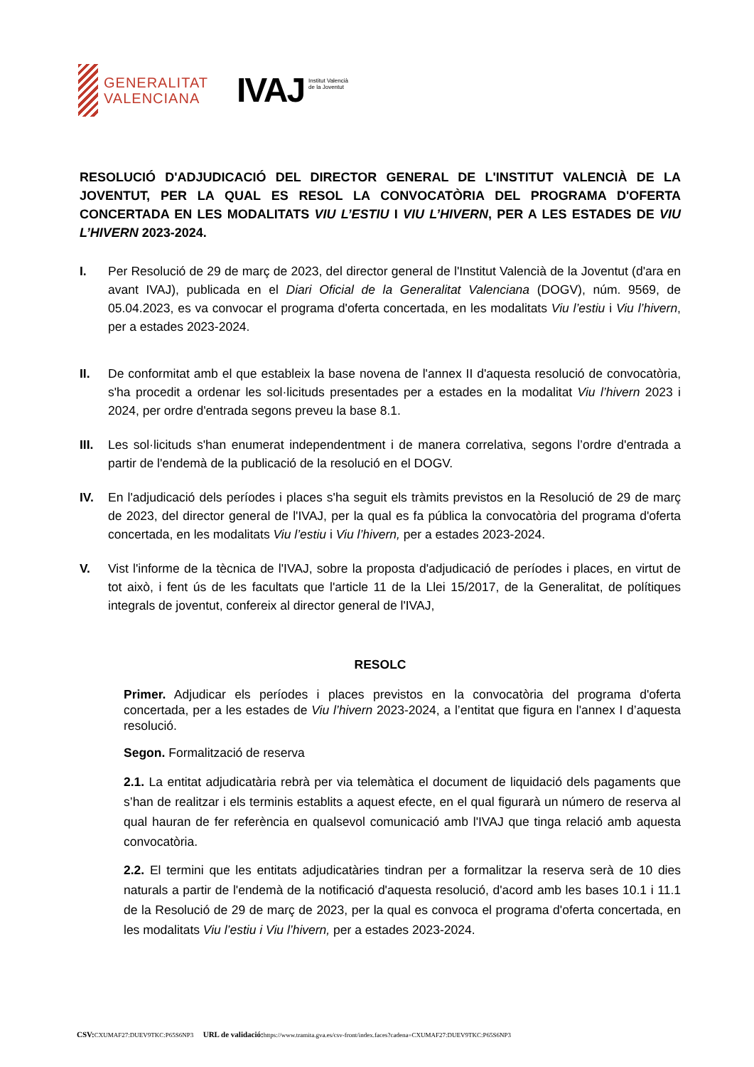GENERALITAT
VALENCIANA
IVAJ Institut Valencià
de la Joventut
RESOLUCIÓ D'ADJUDICACIÓ DEL DIRECTOR GENERAL DE L'INSTITUT VALENCIÀ DE LA JOVENTUT, PER LA QUAL ES RESOL LA CONVOCATÒRIA DEL PROGRAMA D'OFERTA CONCERTADA EN LES MODALITATS VIU L’ESTIU I VIU L’HIVERN, PER A LES ESTADES DE VIU L’HIVERN 2023-2024.
I. Per Resolució de 29 de març de 2023, del director general de l'Institut Valencià de la Joventut (d'ara en avant IVAJ), publicada en el Diari Oficial de la Generalitat Valenciana (DOGV), núm. 9569, de 05.04.2023, es va convocar el programa d'oferta concertada, en les modalitats Viu l’estiu i Viu l’hivern, per a estades 2023-2024.
II. De conformitat amb el que estableix la base novena de l'annex II d'aquesta resolució de convocatòria, s'ha procedit a ordenar les sol·licituds presentades per a estades en la modalitat Viu l’hivern 2023 i 2024, per ordre d'entrada segons preveu la base 8.1.
III.
Les sol·licituds s'han enumerat independentment i de manera correlativa, segons l’ordre d'entrada a partir de l'endemà de la publicació de la resolució en el DOGV.
IV. En l'adjudicació dels períodes i places s'ha seguit els tràmits previstos en la Resolució de 29 de març de 2023, del director general de l'IVAJ, per la qual es fa pública la convocatòria del programa d'oferta concertada, en les modalitats Viu l’estiu i Viu l’hivern, per a estades 2023-2024.
V. Vist l'informe de la tècnica de l'IVAJ, sobre la proposta d'adjudicació de períodes i places, en virtut de tot això, i fent ús de les facultats que l'article 11 de la Llei 15/2017, de la Generalitat, de polítiques integrals de joventut, confereix al director general de l'IVAJ,
RESOLC
Primer. Adjudicar els períodes i places previstos en la convocatòria del programa d'oferta concertada, per a les estades de Viu l’hivern 2023-2024, a l’entitat que figura en l'annex I d’aquesta resolució.
Segon. Formalització de reserva
2.1. La entitat adjudicatària rebrà per via telemàtica el document de liquidació dels pagaments que s’han de realitzar i els terminis establits a aquest efecte, en el qual figurarà un número de reserva al qual hauran de fer referència en qualsevol comunicació amb l'IVAJ que tinga relació amb aquesta convocatòria.
2.2. El termini que les entitats adjudicatàries tindran per a formalitzar la reserva serà de 10 dies naturals a partir de l'endemà de la notificació d'aquesta resolució, d'acord amb les bases 10.1 i 11.1 de la Resolució de 29 de març de 2023, per la qual es convoca el programa d'oferta concertada, en les modalitats Viu l’estiu i Viu l’hivern, per a estades 2023-2024.
CSV: CXUMAF27:DUEV9TKC:P65S6NP3 URL de validació: https://www.tramita.gva.es/csv-front/index.faces?cadena=CXUMAF27:DUEV9TKC:P65S6NP3